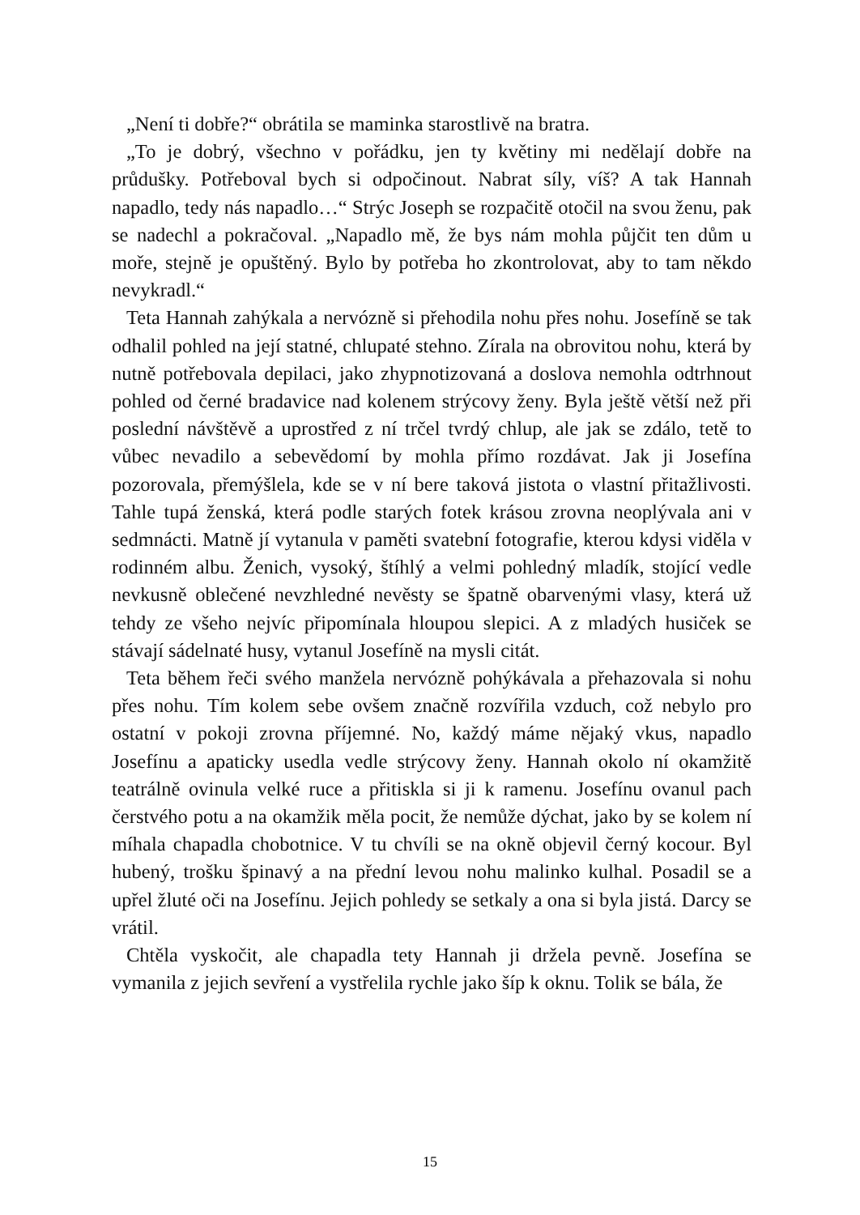„Není ti dobře?“ obrátila se maminka starostlivě na bratra.
„To je dobrý, všechno v pořádku, jen ty květiny mi nedělají dobře na průdušky. Potřeboval bych si odpočinout. Nabrat síly, víš? A tak Hannah napadlo, tedy nás napadlo…“ Strýc Joseph se rozpačitě otočil na svou ženu, pak se nadechl a pokračoval. „Napadlo mě, že bys nám mohla půjčit ten dům u moře, stejně je opuštěný. Bylo by potřeba ho zkontrolovat, aby to tam někdo nevykradl.“
Teta Hannah zahýkala a nervózně si přehodila nohu přes nohu. Josefíně se tak odhalil pohled na její statné, chlupaté stehno. Zírala na obrovitou nohu, která by nutně potřebovala depilaci, jako zhypnotizovaná a doslova nemohla odtrhnout pohled od černé bradavice nad kolenem strýcovy ženy. Byla ještě větší než při poslední návštěvě a uprostřed z ní trčel tvrdý chlup, ale jak se zdálo, tetě to vůbec nevadilo a sebevědomí by mohla přímo rozdávat. Jak ji Josefína pozorovala, přemýšlela, kde se v ní bere taková jistota o vlastní přitažlivosti. Tahle tupá ženská, která podle starých fotek krásou zrovna neoplývala ani v sedmnácti. Matně jí vytanula v paměti svatební fotografie, kterou kdysi viděla v rodinném albu. Ženich, vysoký, štíhlý a velmi pohledný mladík, stojící vedle nevkusně oblečené nevzhledné nevěsty se špatně obarvenými vlasy, která už tehdy ze všeho nejvíc připomínala hloupou slepici. A z mladých husiček se stávají sádelnaté husy, vytanul Josefíně na mysli citát.
Teta během řeči svého manžela nervózně pohýkávala a přehazovala si nohu přes nohu. Tím kolem sebe ovšem značně rozvířila vzduch, což nebylo pro ostatní v pokoji zrovna příjemné. No, každý máme nějaký vkus, napadlo Josefínu a apaticky usedla vedle strýcovy ženy. Hannah okolo ní okamžitě teatrálně ovinula velké ruce a přitiskla si ji k ramenu. Josefínu ovanul pach čerstvého potu a na okamžik měla pocit, že nemůže dýchat, jako by se kolem ní míhala chapadla chobotnice. V tu chvíli se na okně objevil černý kocour. Byl hubený, trošku špinavý a na přední levou nohu malinko kulhal. Posadil se a upřel žluté oči na Josefínu. Jejich pohledy se setkaly a ona si byla jistá. Darcy se vrátil.
Chtěla vyskočit, ale chapadla tety Hannah ji držela pevně. Josefína se vymanila z jejich sevření a vystřelila rychle jako šíp k oknu. Tolik se bála, že
15